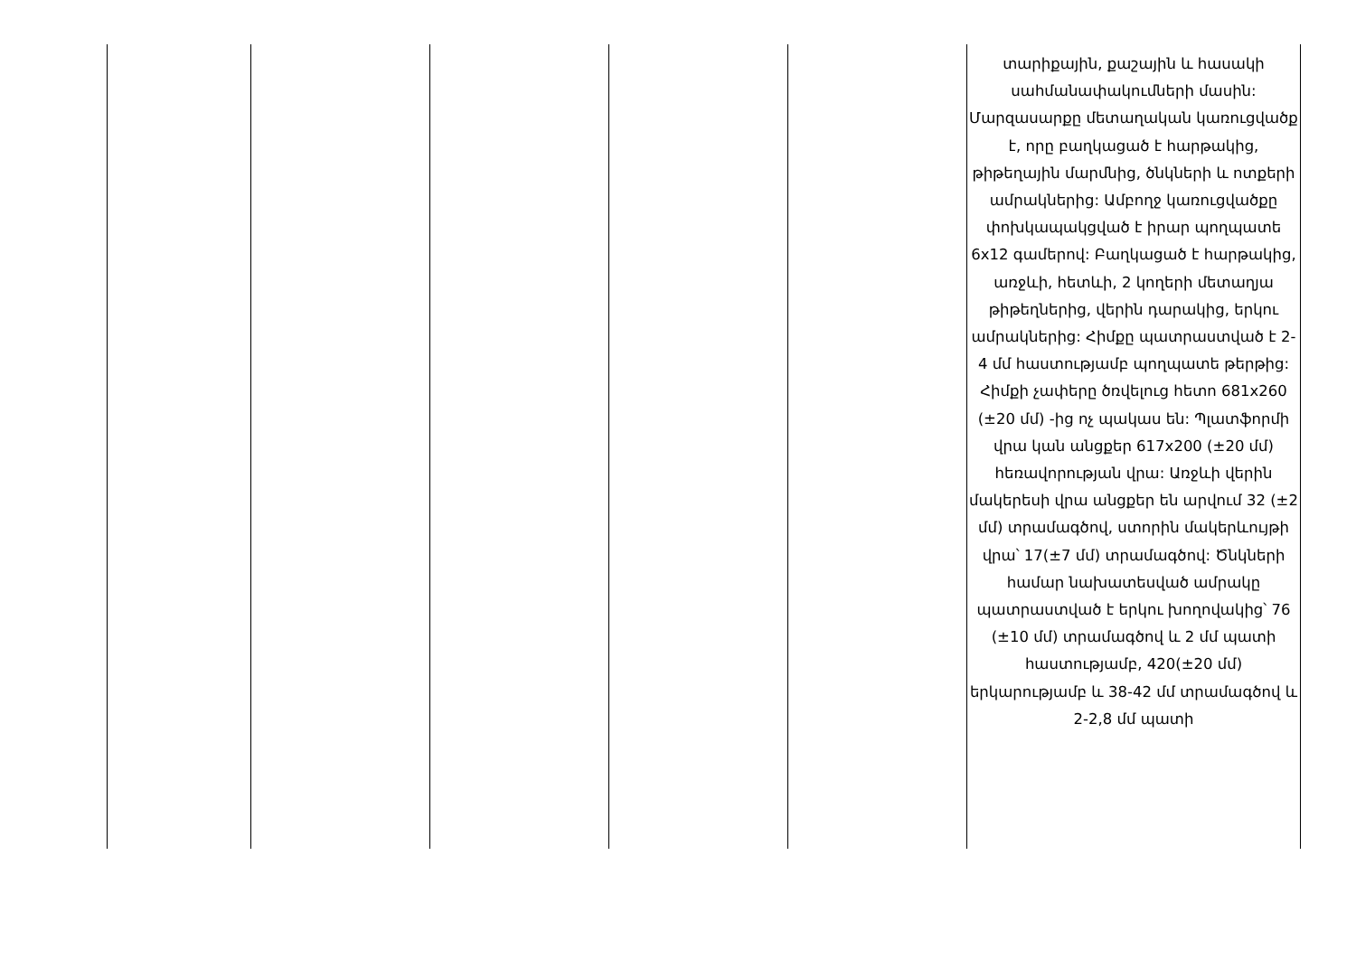| | | | | | տարիքային, քաշային և հասակի սահմանափակումների մասին: Մարզասարքը մետաղական կառուցվածք է, որը բաղկացած է հարթակից, թիթեղային մարմնից, ծնկների և ոտքերի ամրակներից: Ամբողջ կառուցվածքը փոխկապակցված է իրար պողպատե 6x12 գամերով: Բաղկացած է հարթակից, առջևի, հետևի, 2 կողերի մետաղյա թիթեղներից, վերին դարակից, երկու ամրակներից: Հիմքը պատրաստված է 2- 4 մմ հաստությամբ պողպատե թերթից: Հիմքի չափերը ծռվելուց հետո 681x260 (±20 մմ) -ից ոչ պակաս են: Պլատֆորմի վրա կան անցքեր 617x200 (±20 մմ) հեռավորության վրա: Առջևի վերին մակերեսի վրա անցքեր են արվում 32 (±2 մմ) տրամագծով, ստորին մակերևույթի վրա՝ 17(±7 մմ) տրամագծով: Ծնկների համար նախատեսված ամրակը պատրաստված է երկու խողովակից՝ 76 (±10 մմ) տրամագծով և 2 մմ պատի հաստությամբ, 420(±20 մմ) երկարությամբ և 38-42 մմ տրամագծով և 2-2,8 մմ պատի |